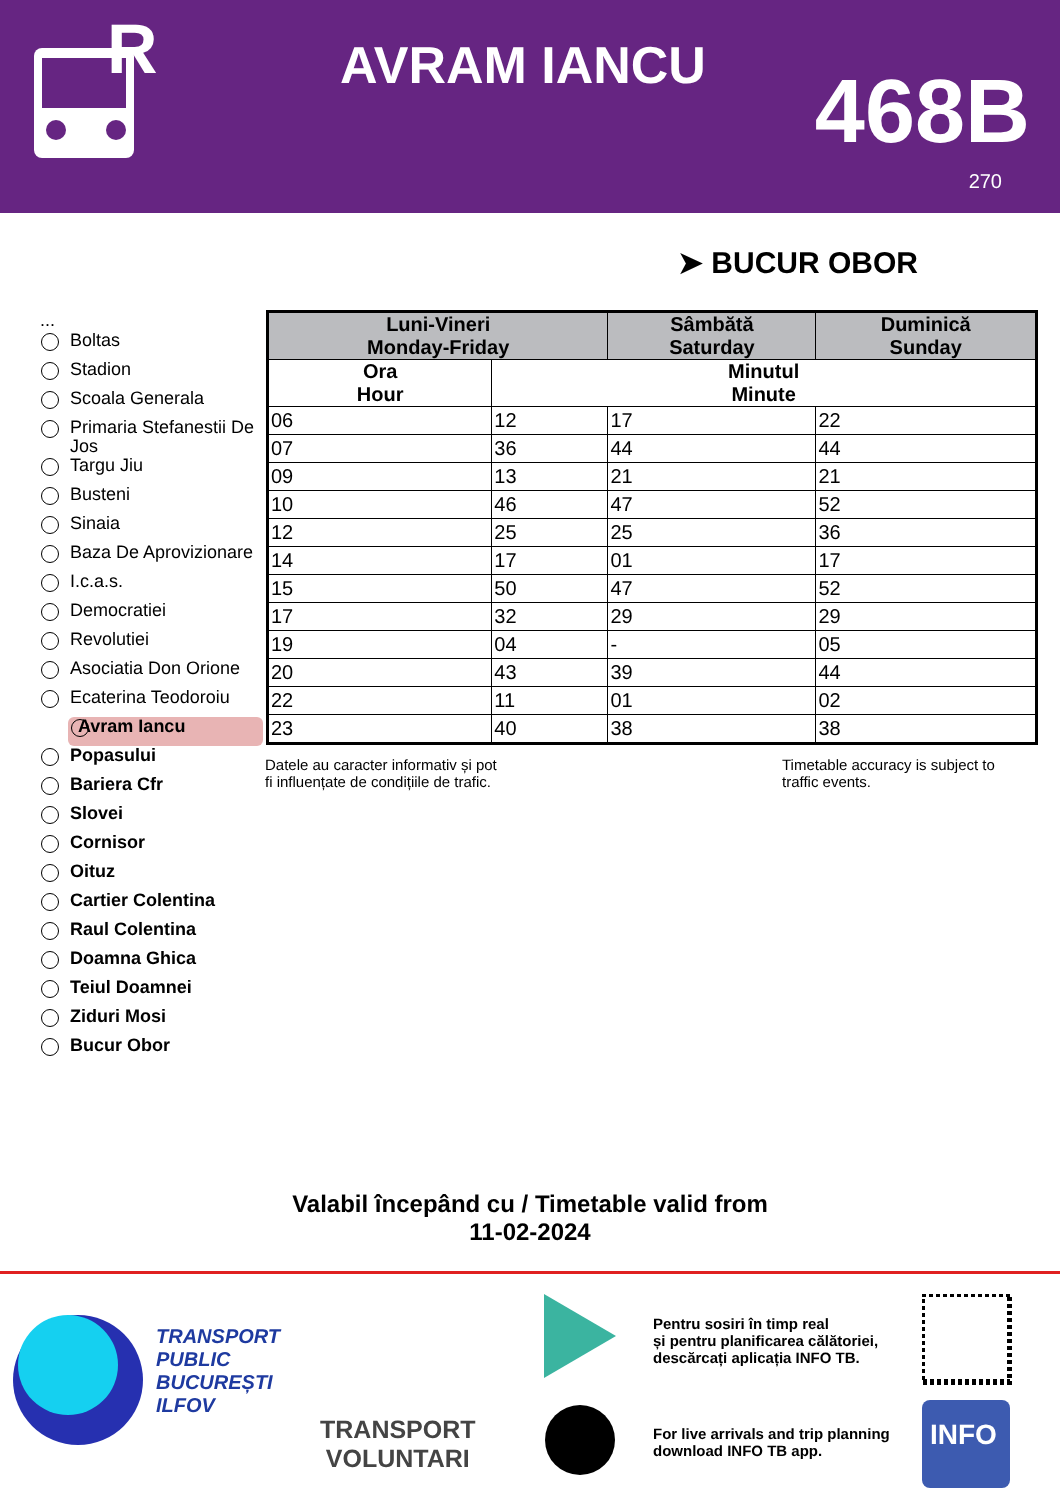R
AVRAM IANCU 468B
270
➤ BUCUR OBOR
...
Boltas
Stadion
Scoala Generala
Primaria Stefanestii De Jos
Targu Jiu
Busteni
Sinaia
Baza De Aprovizionare
I.c.a.s.
Democratiei
Revolutiei
Asociatia Don Orione
Ecaterina Teodoroiu
Avram Iancu
Popasului
Bariera Cfr
Slovei
Cornisor
Oituz
Cartier Colentina
Raul Colentina
Doamna Ghica
Teiul Doamnei
Ziduri Mosi
Bucur Obor
| Luni-Vineri Monday-Friday | | Sâmbătă Saturday | Duminică Sunday |
| --- | --- | --- | --- |
| Ora Hour | Minutul Minute | | |
| 06 | 12 | 17 | 22 |
| 07 | 36 | 44 | 44 |
| 09 | 13 | 21 | 21 |
| 10 | 46 | 47 | 52 |
| 12 | 25 | 25 | 36 |
| 14 | 17 | 01 | 17 |
| 15 | 50 | 47 | 52 |
| 17 | 32 | 29 | 29 |
| 19 | 04 | - | 05 |
| 20 | 43 | 39 | 44 |
| 22 | 11 | 01 | 02 |
| 23 | 40 | 38 | 38 |
Datele au caracter informativ și pot
fi influențate de condițiile de trafic.
Timetable accuracy is subject to
traffic events.
Valabil începând cu / Timetable valid from
11-02-2024
TRANSPORT
PUBLIC
BUCUREȘTI
ILFOV
TRANSPORT
VOLUNTARI
Pentru sosiri în timp real
și pentru planificarea călătoriei,
descărcați aplicația INFO TB.
For live arrivals and trip planning
download INFO TB app.
INFO